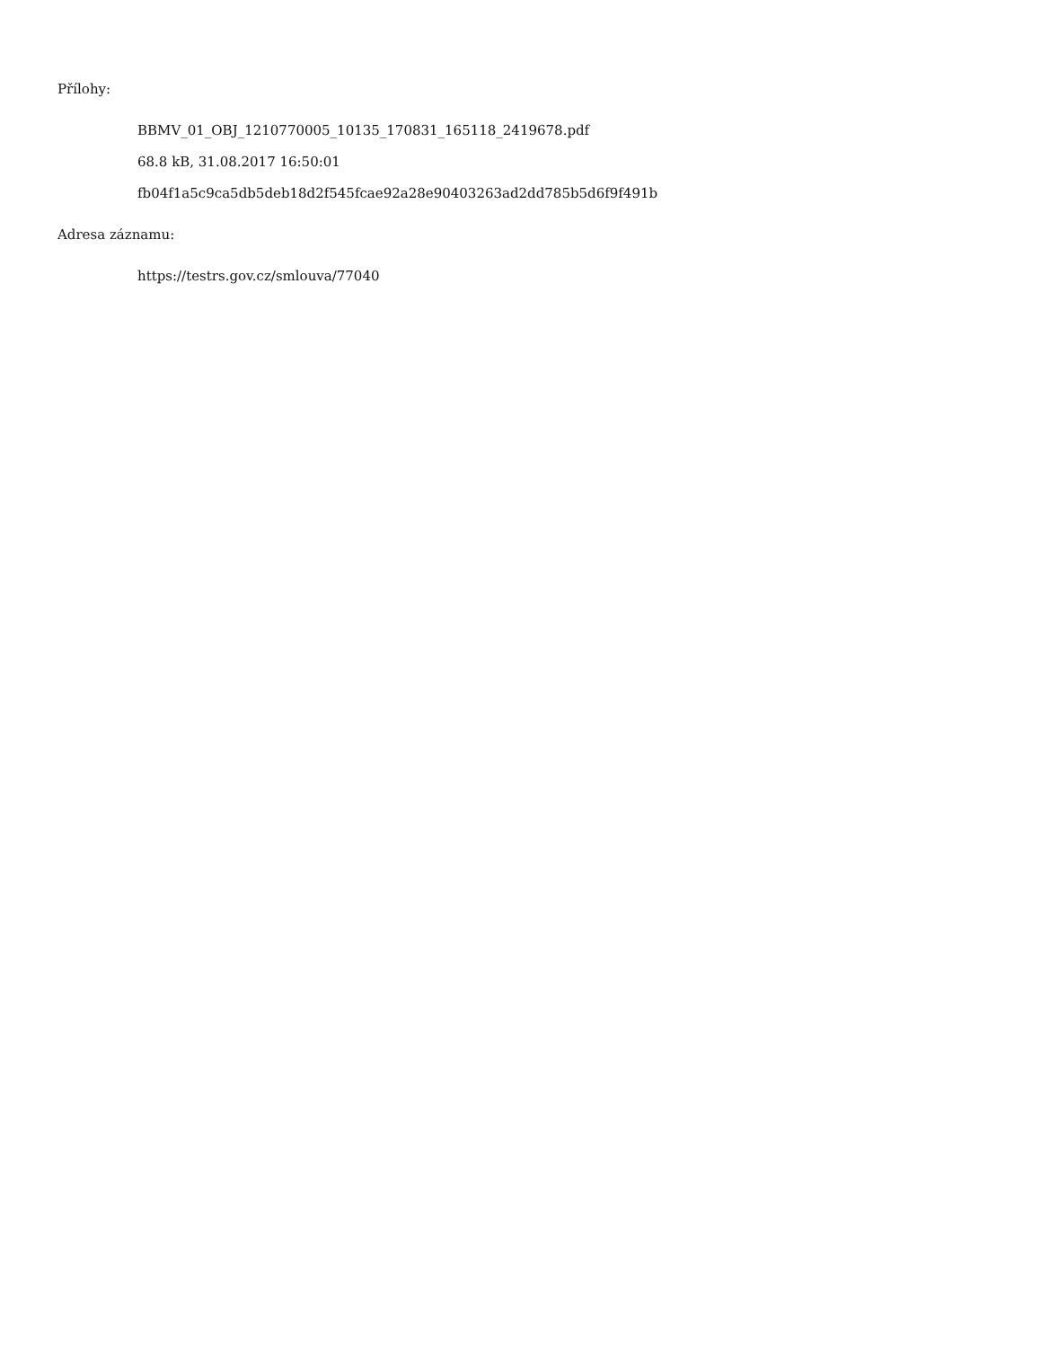Přílohy:
BBMV_01_OBJ_1210770005_10135_170831_165118_2419678.pdf
68.8 kB, 31.08.2017 16:50:01
fb04f1a5c9ca5db5deb18d2f545fcae92a28e90403263ad2dd785b5d6f9f491b
Adresa záznamu:
https://testrs.gov.cz/smlouva/77040